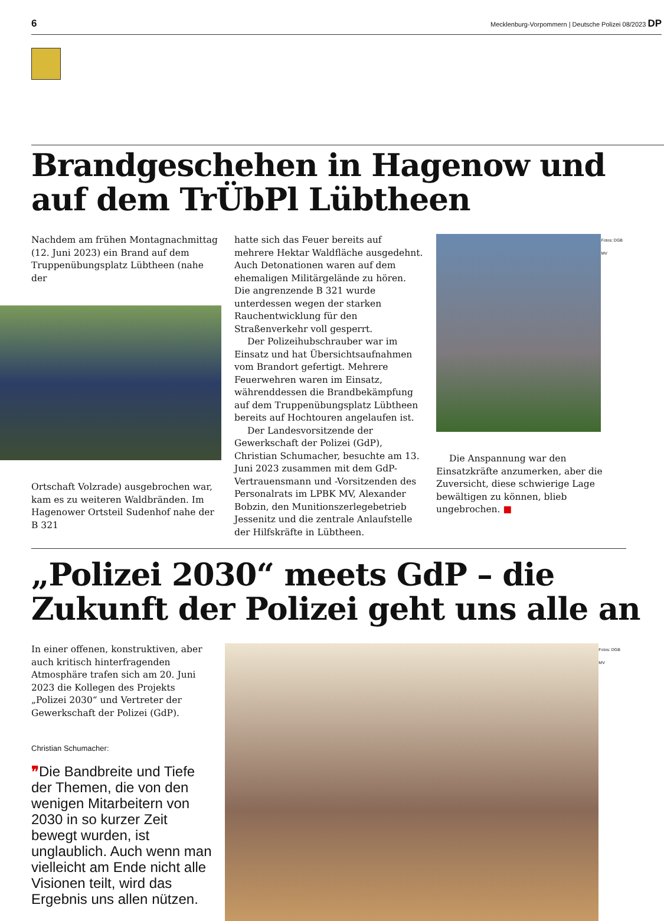6 Mecklenburg-Vorpommern | Deutsche Polizei 08/2023 DP
Brandgeschehen in Hagenow und auf dem TrÜbPl Lübtheen
Nachdem am frühen Montagnachmittag (12. Juni 2023) ein Brand auf dem Truppenübungsplatz Lübtheen (nahe der
Ortschaft Volzrade) ausgebrochen war, kam es zu weiteren Waldbränden. Im Hagenower Ortsteil Sudenhof nahe der B 321
hatte sich das Feuer bereits auf mehrere Hektar Waldfläche ausgedehnt. Auch Detonationen waren auf dem ehemaligen Militärgelände zu hören. Die angrenzende B 321 wurde unterdessen wegen der starken Rauchentwicklung für den Straßenverkehr voll gesperrt.
Der Polizeihubschrauber war im Einsatz und hat Übersichtsaufnahmen vom Brandort gefertigt. Mehrere Feuerwehren waren im Einsatz, währenddessen die Brandbekämpfung auf dem Truppenübungsplatz Lübtheen bereits auf Hochtouren angelaufen ist.
Der Landesvorsitzende der Gewerkschaft der Polizei (GdP), Christian Schumacher, besuchte am 13. Juni 2023 zusammen mit dem GdP-Vertrauensmann und -Vorsitzenden des Personalrats im LPBK MV, Alexander Bobzin, den Munitionszerlegebetrieb Jessenitz und die zentrale Anlaufstelle der Hilfskräfte in Lübtheen.
Fotos: DGB MV
Die Anspannung war den Einsatzkräfte anzumerken, aber die Zuversicht, diese schwierige Lage bewältigen zu können, blieb ungebrochen. ■
„Polizei 2030“ meets GdP – die Zukunft der Polizei geht uns alle an
In einer offenen, konstruktiven, aber auch kritisch hinterfragenden Atmosphäre trafen sich am 20. Juni 2023 die Kollegen des Projekts „Polizei 2030“ und Vertreter der Gewerkschaft der Polizei (GdP).
Christian Schumacher:
❞Die Bandbreite und Tiefe der Themen, die von den wenigen Mitarbeitern von 2030 in so kurzer Zeit bewegt wurden, ist unglaublich. Auch wenn man vielleicht am Ende nicht alle Visionen teilt, wird das Ergebnis uns allen nützen.
Fotos: DGB MV